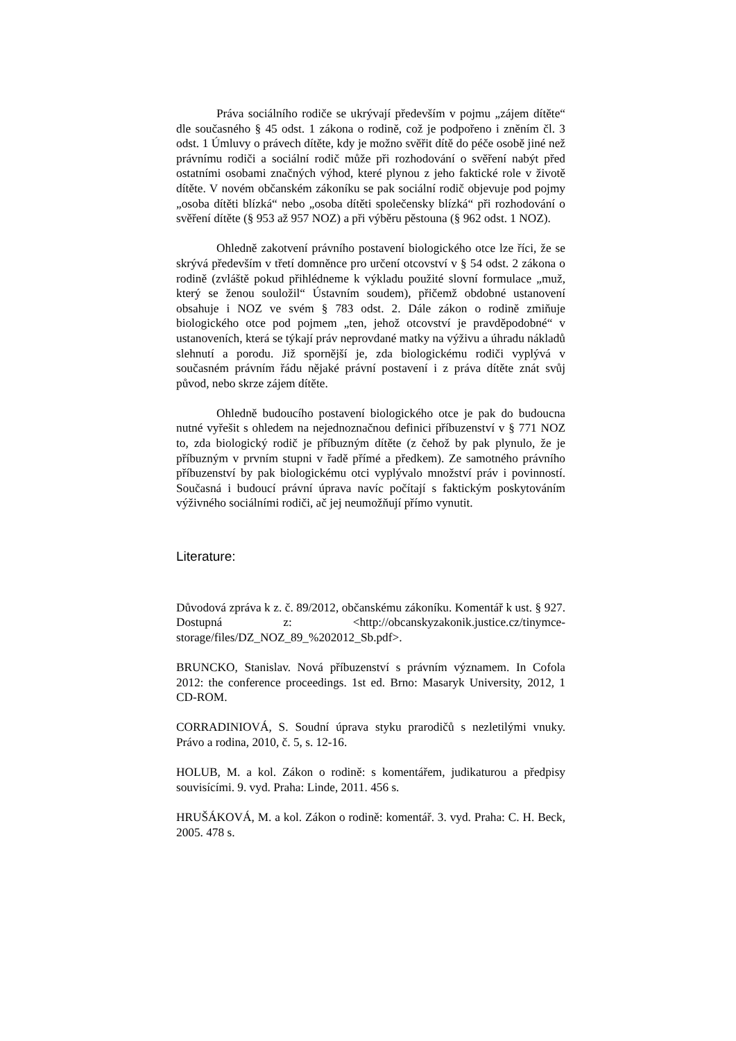Práva sociálního rodiče se ukrývají především v pojmu „zájem dítěte“ dle současného § 45 odst. 1 zákona o rodině, což je podpořeno i zněním čl. 3 odst. 1 Úmluvy o právech dítěte, kdy je možno svěřit dítě do péče osobě jiné než právnímu rodiči a sociální rodič může při rozhodování o svěření nabýt před ostatními osobami značných výhod, které plynou z jeho faktické role v životě dítěte. V novém občanském zákoníku se pak sociální rodič objevuje pod pojmy „osoba dítěti blízká“ nebo „osoba dítěti společensky blízká“ při rozhodování o svěření dítěte (§ 953 až 957 NOZ) a při výběru pěstouna (§ 962 odst. 1 NOZ).
Ohledně zakotvení právního postavení biologického otce lze říci, že se skrývá především v třetí domněnce pro určení otcovství v § 54 odst. 2 zákona o rodině (zvláště pokud přihlédneme k výkladu použité slovní formulace „muž, který se ženou souložil“ Ústavním soudem), přičemž obdobné ustanovení obsahuje i NOZ ve svém § 783 odst. 2. Dále zákon o rodině zmiňuje biologického otce pod pojmem „ten, jehož otcovství je pravděpodobné“ v ustanoveních, která se týkají práv neprovdané matky na výživu a úhradu nákladů slehnutí a porodu. Již spornější je, zda biologickému rodiči vyplývá v současném právním řádu nějaké právní postavení i z práva dítěte znát svůj původ, nebo skrze zájem dítěte.
Ohledně budoucího postavení biologického otce je pak do budoucna nutné vyřešit s ohledem na nejednoznačnou definici příbuzenství v § 771 NOZ to, zda biologický rodič je příbuzným dítěte (z čehož by pak plynulo, že je příbuzným v prvním stupni v řadě přímé a předkem). Ze samotného právního příbuzenství by pak biologickému otci vyplývalo množství práv i povinností. Současná i budoucí právní úprava navíc počítají s faktickým poskytováním výživného sociálními rodiči, ač jej neumožňují přímo vynutit.
Literature:
Důvodová zpráva k z. č. 89/2012, občanskému zákoníku. Komentář k ust. § 927. Dostupná z: <http://obcanskyzakonik.justice.cz/tinymce-storage/files/DZ_NOZ_89_%202012_Sb.pdf>.
BRUNCKO, Stanislav. Nová příbuzenství s právním významem. In Cofola 2012: the conference proceedings. 1st ed. Brno: Masaryk University, 2012, 1 CD-ROM.
CORRADINIOVÁ, S. Soudní úprava styku prarodičů s nezletilými vnuky. Právo a rodina, 2010, č. 5, s. 12-16.
HOLUB, M. a kol. Zákon o rodině: s komentářem, judikaturou a předpisy souvisícími. 9. vyd. Praha: Linde, 2011. 456 s.
HRUŠÁKOVÁ, M. a kol. Zákon o rodině: komentář. 3. vyd. Praha: C. H. Beck, 2005. 478 s.